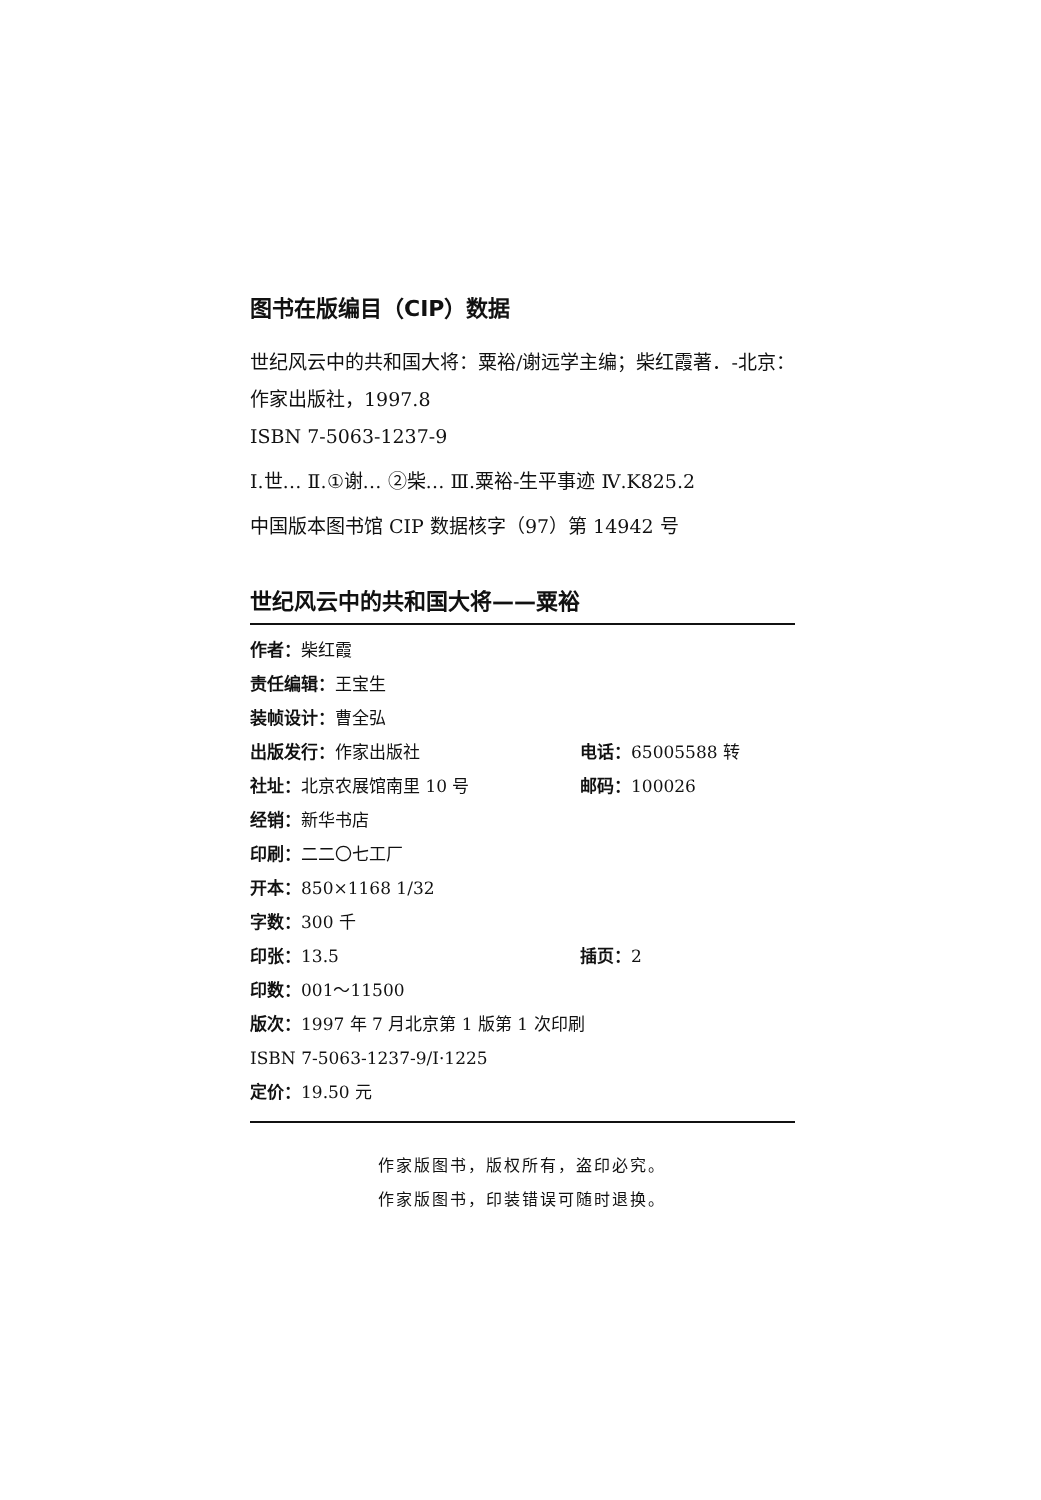图书在版编目（CIP）数据
世纪风云中的共和国大将：粟裕/谢远学主编；柴红霞著．-北京：作家出版社，1997.8
ISBN 7-5063-1237-9
Ⅰ.世… Ⅱ.①谢… ②柴… Ⅲ.粟裕-生平事迹 Ⅳ.K825.2
中国版本图书馆 CIP 数据核字（97）第 14942 号
世纪风云中的共和国大将——粟裕
作者：柴红霞
责任编辑：王宝生
装帧设计：曹全弘
出版发行：作家出版社 电话：65005588 转
社址：北京农展馆南里 10 号 邮码：100026
经销：新华书店
印刷：二二〇七工厂
开本：850×1168 1/32
字数：300 千
印张：13.5 插页：2
印数：001～11500
版次：1997 年 7 月北京第 1 版第 1 次印刷
ISBN 7-5063-1237-9/I·1225
定价：19.50 元
作家版图书，版权所有，盗印必究。
作家版图书，印装错误可随时退换。